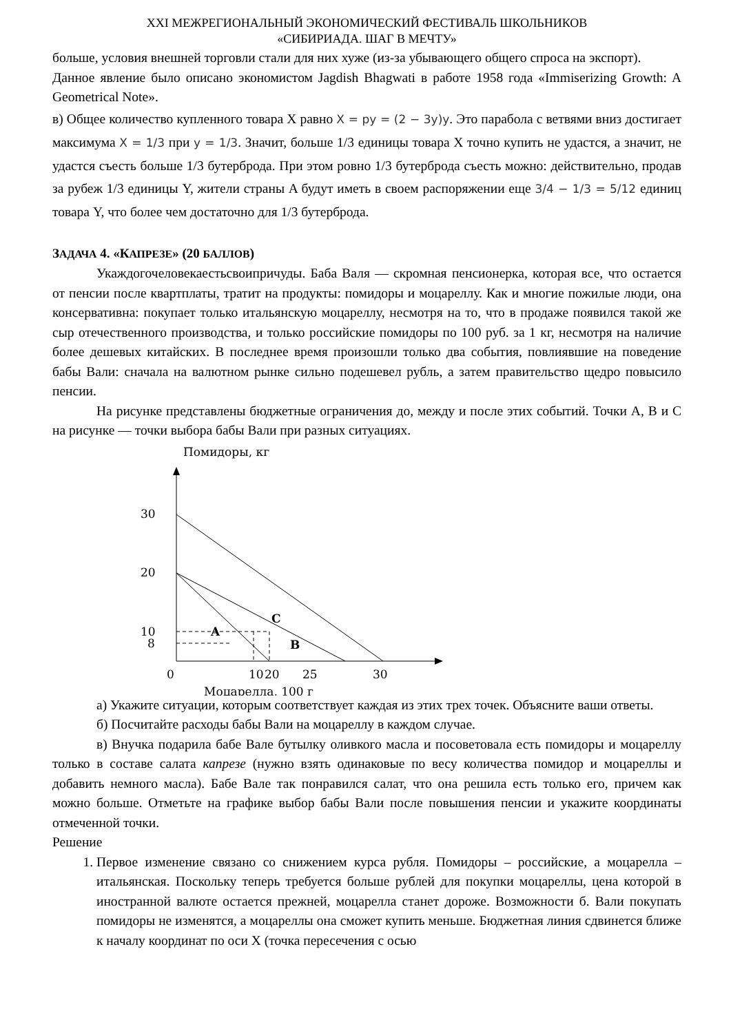XXI МЕЖРЕГИОНАЛЬНЫЙ ЭКОНОМИЧЕСКИЙ ФЕСТИВАЛЬ ШКОЛЬНИКОВ
«СИБИРИАДА. ШАГ В МЕЧТУ»
больше, условия внешней торговли стали для них хуже (из-за убывающего общего спроса на экспорт).
Данное явление было описано экономистом Jagdish Bhagwati в работе 1958 года «Immiserizing Growth: A Geometrical Note».
в) Общее количество купленного товара X равно X = py = (2 − 3y)y. Это парабола с ветвями вниз достигает максимума X = 1/3 при y = 1/3. Значит, больше 1/3 единицы товара X точно купить не удастся, а значит, не удастся съесть больше 1/3 бутерброда. При этом ровно 1/3 бутерброда съесть можно: действительно, продав за рубеж 1/3 единицы Y, жители страны A будут иметь в своем распоряжении еще 3/4 − 1/3 = 5/12 единиц товара Y, что более чем достаточно для 1/3 бутерброда.
ЗАДАЧА 4. «КАПРЕЗЕ» (20 БАЛЛОВ)
Укаждогочеловекаестьсвоипричуды. Баба Валя — скромная пенсионерка, которая все, что остается от пенсии после квартплаты, тратит на продукты: помидоры и моцареллу. Как и многие пожилые люди, она консервативна: покупает только итальянскую моцареллу, несмотря на то, что в продаже появился такой же сыр отечественного производства, и только российские помидоры по 100 руб. за 1 кг, несмотря на наличие более дешевых китайских. В последнее время произошли только два события, повлиявшие на поведение бабы Вали: сначала на валютном рынке сильно подешевел рубль, а затем правительство щедро повысило пенсии.
На рисунке представлены бюджетные ограничения до, между и после этих событий. Точки A, B и C на рисунке — точки выбора бабы Вали при разных ситуациях.
Помидоры, кг
30
20
10
8
0
10
20
25
30
A
B
C
Моцарелла, 100 г
а) Укажите ситуации, которым соответствует каждая из этих трех точек. Объясните ваши ответы.
б) Посчитайте расходы бабы Вали на моцареллу в каждом случае.
в) Внучка подарила бабе Вале бутылку оливкого масла и посоветовала есть помидоры и моцареллу только в составе салата капрезе (нужно взять одинаковые по весу количества помидор и моцареллы и добавить немного масла). Бабе Вале так понравился салат, что она решила есть только его, причем как можно больше. Отметьте на графике выбор бабы Вали после повышения пенсии и укажите координаты отмеченной точки.
Решение
1. Первое изменение связано со снижением курса рубля. Помидоры – российские, а моцарелла – итальянская. Поскольку теперь требуется больше рублей для покупки моцареллы, цена которой в иностранной валюте остается прежней, моцарелла станет дороже. Возможности б. Вали покупать помидоры не изменятся, а моцареллы она сможет купить меньше. Бюджетная линия сдвинется ближе к началу координат по оси X (точка пересечения с осью